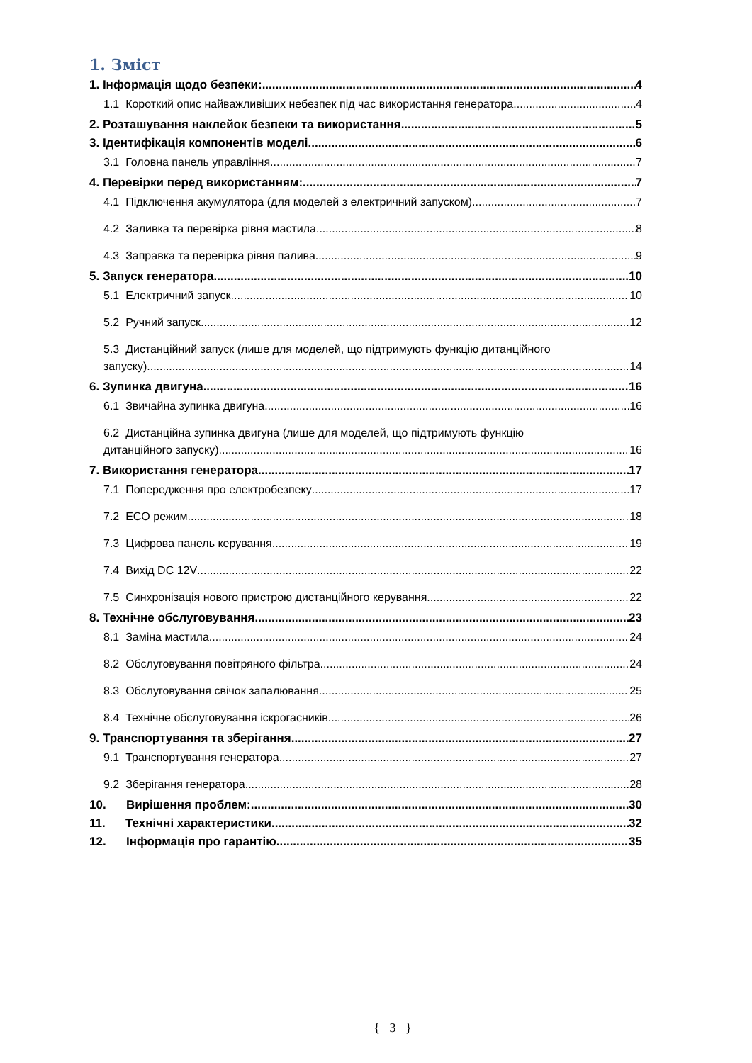1. Зміст
1. Інформація щодо безпеки: 4
1.1 Короткий опис найважливіших небезпек під час використання генератора 4
2. Розташування наклейок безпеки та використання 5
3. Ідентифікація компонентів моделі 6
3.1 Головна панель управління 7
4. Перевірки перед використанням: 7
4.1 Підключення акумулятора (для моделей з електричний запуском) 7
4.2 Заливка та перевірка рівня мастила 8
4.3 Заправка та перевірка рівня палива. 9
5. Запуск генератора 10
5.1 Електричний запуск 10
5.2 Ручний запуск 12
5.3 Дистанційний запуск (лише для моделей, що підтримують функцію дитанційного
запуску) 14
6. Зупинка двигуна 16
6.1 Звичайна зупинка двигуна 16
6.2 Дистанційна зупинка двигуна (лише для моделей, що підтримують функцію
дитанційного запуску) 16
7. Використання генератора 17
7.1 Попередження про електробезпеку 17
7.2 ECO режим 18
7.3 Цифрова панель керування 19
7.4 Вихід DC 12V 22
7.5 Синхронізація нового пристрою дистанційного керування. 22
8. Технічне обслуговування 23
8.1 Заміна мастила 24
8.2 Обслуговування повітряного фільтра 24
8.3 Обслуговування свічок запалювання 25
8.4 Технічне обслуговування іскрогасників 26
9. Транспортування та зберігання 27
9.1 Транспортування генератора 27
9.2 Зберігання генератора 28
10. Вирішення проблем: 30
11. Технічні характеристики 32
12. Інформація про гарантію 35
{ 3 }